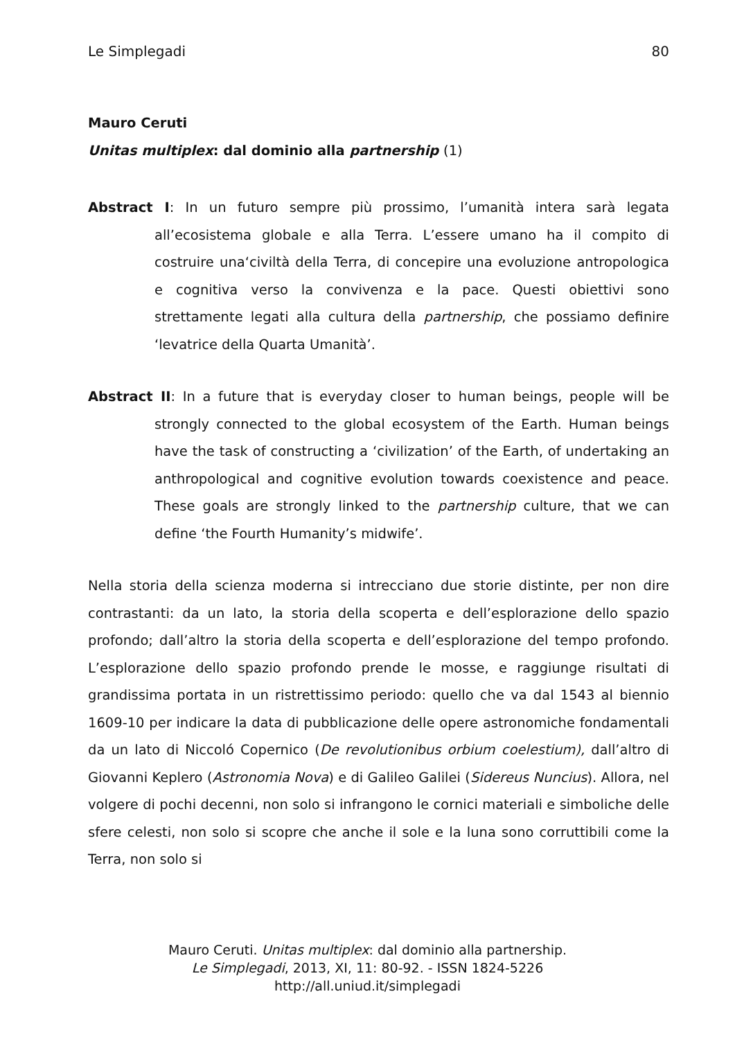Le Simplegadi 80
Mauro Ceruti
Unitas multiplex: dal dominio alla partnership (1)
Abstract I: In un futuro sempre più prossimo, l’umanità intera sarà legata all’ecosistema globale e alla Terra. L’essere umano ha il compito di costruire una‘civiltà della Terra, di concepire una evoluzione antropologica e cognitiva verso la convivenza e la pace. Questi obiettivi sono strettamente legati alla cultura della partnership, che possiamo definire ‘levatrice della Quarta Umanità’.
Abstract II: In a future that is everyday closer to human beings, people will be strongly connected to the global ecosystem of the Earth. Human beings have the task of constructing a ‘civilization’ of the Earth, of undertaking an anthropological and cognitive evolution towards coexistence and peace. These goals are strongly linked to the partnership culture, that we can define ‘the Fourth Humanity’s midwife’.
Nella storia della scienza moderna si intrecciano due storie distinte, per non dire contrastanti: da un lato, la storia della scoperta e dell’esplorazione dello spazio profondo; dall’altro la storia della scoperta e dell’esplorazione del tempo profondo. L’esplorazione dello spazio profondo prende le mosse, e raggiunge risultati di grandissima portata in un ristrettissimo periodo: quello che va dal 1543 al biennio 1609-10 per indicare la data di pubblicazione delle opere astronomiche fondamentali da un lato di Niccoló Copernico (De revolutionibus orbium coelestium), dall’altro di Giovanni Keplero (Astronomia Nova) e di Galileo Galilei (Sidereus Nuncius). Allora, nel volgere di pochi decenni, non solo si infrangono le cornici materiali e simboliche delle sfere celesti, non solo si scopre che anche il sole e la luna sono corruttibili come la Terra, non solo si
Mauro Ceruti. Unitas multiplex: dal dominio alla partnership.
Le Simplegadi, 2013, XI, 11: 80-92. - ISSN 1824-5226
http://all.uniud.it/simplegadi